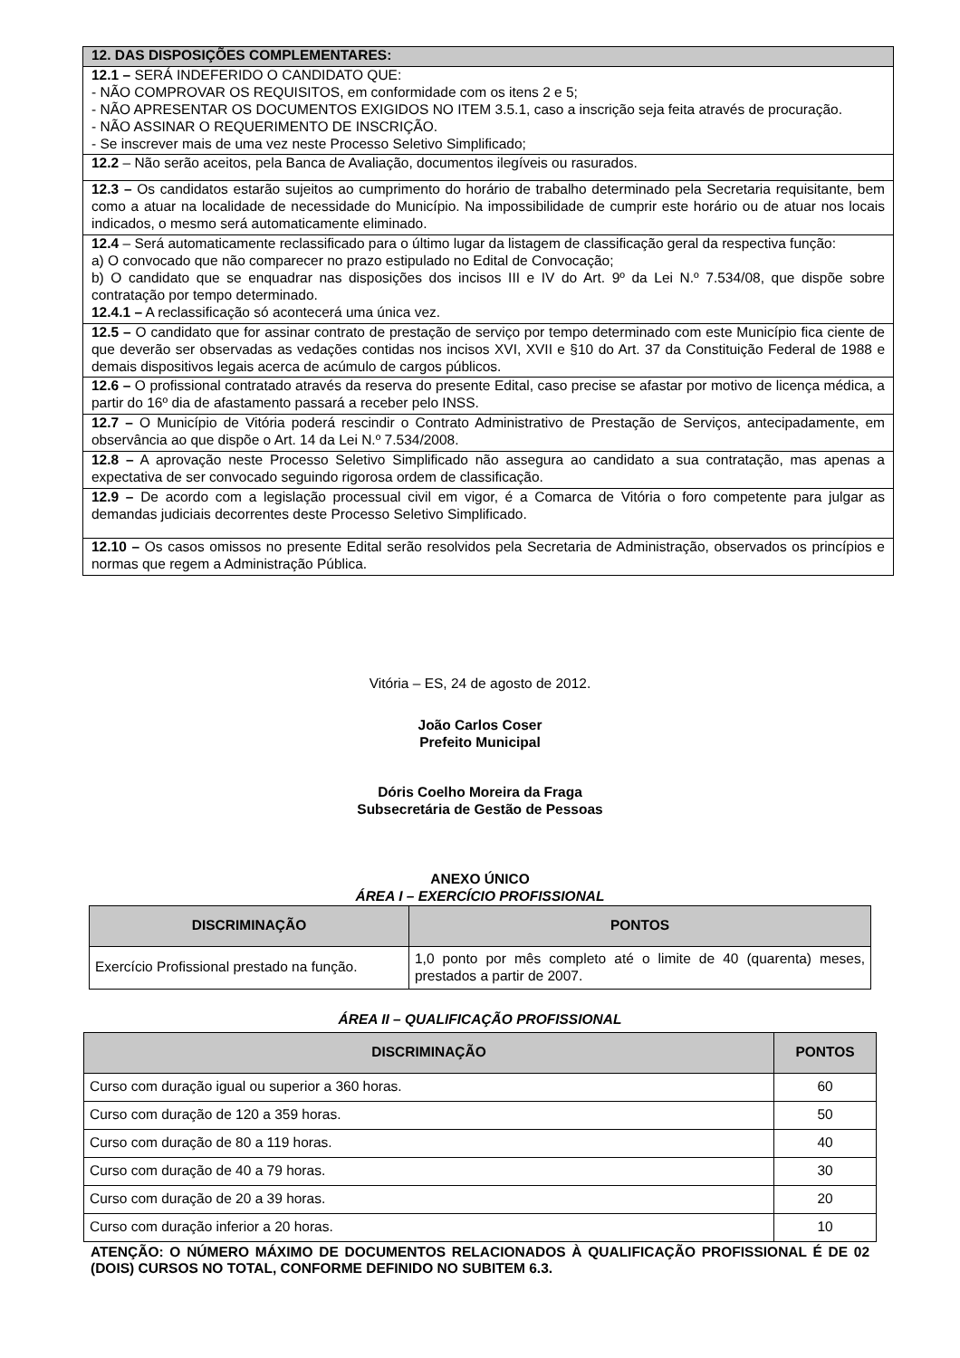| 12. DAS DISPOSIÇÕES COMPLEMENTARES: |
| 12.1 – SERÁ INDEFERIDO O CANDIDATO QUE: - NÃO COMPROVAR OS REQUISITOS, em conformidade com os itens 2 e 5; - NÃO APRESENTAR OS DOCUMENTOS EXIGIDOS NO ITEM 3.5.1, caso a inscrição seja feita através de procuração. - NÃO ASSINAR O REQUERIMENTO DE INSCRIÇÃO. - Se inscrever mais de uma vez neste Processo Seletivo Simplificado; |
| 12.2 – Não serão aceitos, pela Banca de Avaliação, documentos ilegíveis ou rasurados. |
| 12.3 – Os candidatos estarão sujeitos ao cumprimento do horário de trabalho determinado pela Secretaria requisitante, bem como a atuar na localidade de necessidade do Município. Na impossibilidade de cumprir este horário ou de atuar nos locais indicados, o mesmo será automaticamente eliminado. |
| 12.4 – Será automaticamente reclassificado para o último lugar da listagem de classificação geral da respectiva função: a) O convocado que não comparecer no prazo estipulado no Edital de Convocação; b) O candidato que se enquadrar nas disposições dos incisos III e IV do Art. 9º da Lei N.º 7.534/08, que dispõe sobre contratação por tempo determinado. 12.4.1 – A reclassificação só acontecerá uma única vez. |
| 12.5 – O candidato que for assinar contrato de prestação de serviço por tempo determinado com este Município fica ciente de que deverão ser observadas as vedações contidas nos incisos XVI, XVII e §10 do Art. 37 da Constituição Federal de 1988 e demais dispositivos legais acerca de acúmulo de cargos públicos. |
| 12.6 – O profissional contratado através da reserva do presente Edital, caso precise se afastar por motivo de licença médica, a partir do 16º dia de afastamento passará a receber pelo INSS. |
| 12.7 – O Município de Vitória poderá rescindir o Contrato Administrativo de Prestação de Serviços, antecipadamente, em observância ao que dispõe o Art. 14 da Lei N.º 7.534/2008. |
| 12.8 – A aprovação neste Processo Seletivo Simplificado não assegura ao candidato a sua contratação, mas apenas a expectativa de ser convocado seguindo rigorosa ordem de classificação. |
| 12.9 – De acordo com a legislação processual civil em vigor, é a Comarca de Vitória o foro competente para julgar as demandas judiciais decorrentes deste Processo Seletivo Simplificado. |
| 12.10 – Os casos omissos no presente Edital serão resolvidos pela Secretaria de Administração, observados os princípios e normas que regem a Administração Pública. |
Vitória – ES, 24 de agosto de 2012.
João Carlos Coser
Prefeito Municipal
Dóris Coelho Moreira da Fraga
Subsecretária de Gestão de Pessoas
ANEXO ÚNICO
ÁREA I – EXERCÍCIO PROFISSIONAL
| DISCRIMINAÇÃO | PONTOS |
| --- | --- |
| Exercício Profissional prestado na função. | 1,0 ponto por mês completo até o limite de 40 (quarenta) meses, prestados a partir de 2007. |
ÁREA II – QUALIFICAÇÃO PROFISSIONAL
| DISCRIMINAÇÃO | PONTOS |
| --- | --- |
| Curso com duração igual ou superior a 360 horas. | 60 |
| Curso com duração de 120 a 359 horas. | 50 |
| Curso com duração de 80 a 119 horas. | 40 |
| Curso com duração de 40 a 79 horas. | 30 |
| Curso com duração de 20 a 39 horas. | 20 |
| Curso com duração inferior a 20 horas. | 10 |
ATENÇÃO: O NÚMERO MÁXIMO DE DOCUMENTOS RELACIONADOS À QUALIFICAÇÃO PROFISSIONAL É DE 02 (DOIS) CURSOS NO TOTAL, CONFORME DEFINIDO NO SUBITEM 6.3.